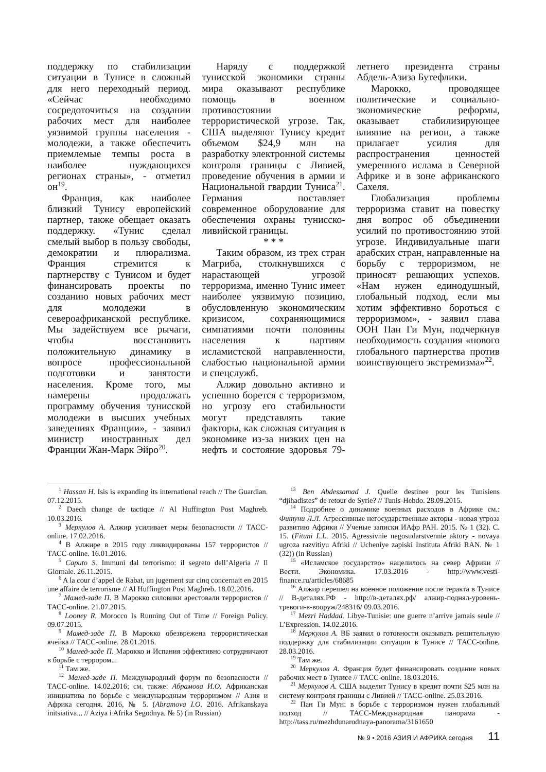поддержку по стабилизации ситуации в Тунисе в сложный для него переходный период. «Сейчас необходимо сосредоточиться на создании рабочих мест для наиболее уязвимой группы населения - молодежи, а также обеспечить приемлемые темпы роста в наиболее нуждающихся регионах страны», - отметил он<sup>19</sup>.
Франция, как наиболее близкий Тунису европейский партнер, также обещает оказать поддержку. «Тунис сделал смелый выбор в пользу свободы, демократии и плюрализма. Франция стремится к партнерству с Тунисом и будет финансировать проекты по созданию новых рабочих мест для молодежи в североафриканской республике. Мы задействуем все рычаги, чтобы восстановить положительную динамику в вопросе профессиональной подготовки и занятости населения. Кроме того, мы намерены продолжать программу обучения тунисской молодежи в высших учебных заведениях Франции», - заявил министр иностранных дел Франции Жан-Марк Эйро<sup>20</sup>.
Наряду с поддержкой тунисской экономики страны мира оказывают республике помощь в военном противостоянии террористической угрозе. Так, США выделяют Тунису кредит объемом $24,9 млн на разработку электронной системы контроля границы с Ливией, проведение обучения в армии и Национальной гвардии Туниса<sup>21</sup>. Германия поставляет современное оборудование для обеспечения охраны тунисско-ливийской границы.
* * *
Таким образом, из трех стран Магриба, столкнувшихся с нарастающей угрозой терроризма, именно Тунис имеет наиболее уязвимую позицию, обусловленную экономическим кризисом, сохраняющимися симпатиями почти половины населения к партиям исламистской направленности, слабостью национальной армии и спецслужб.
Алжир довольно активно и успешно борется с терроризмом, но угрозу его стабильности могут представлять такие факторы, как сложная ситуация в экономике из-за низких цен на нефть и состояние здоровья 79-летнего президента страны Абдель-Азиза Бутефлики.
Марокко, проводящее политические и социально-экономические реформы, оказывает стабилизирующее влияние на регион, а также прилагает усилия для распространения ценностей умеренного ислама в Северной Африке и в зоне африканского Сахеля.
Глобализация проблемы терроризма ставит на повестку дня вопрос об объединении усилий по противостоянию этой угрозе. Индивидуальные шаги арабских стран, направленные на борьбу с терроризмом, не приносят решающих успехов. «Нам нужен единодушный, глобальный подход, если мы хотим эффективно бороться с терроризмом», - заявил глава ООН Пан Ги Мун, подчеркнув необходимость создания «нового глобального партнерства против воинствующего экстремизма»<sup>22</sup>.
<sup>1</sup> Hassan H. Isis is expanding its international reach // The Guardian. 07.12.2015.
<sup>2</sup> Daech change de tactique // Al Huffington Post Maghreb. 10.03.2016.
<sup>3</sup> Меркулов А. Алжир усиливает меры безопасности // ТАСС-online. 17.02.2016.
<sup>4</sup> В Алжире в 2015 году ликвидированы 157 террористов // ТАСС-online. 16.01.2016.
<sup>5</sup> Caputo S. Immuni dal terrorismo: il segreto dell’Algeria // Il Giornale. 26.11.2015.
<sup>6</sup> A la cour d’appel de Rabat, un jugement sur cinq concernait en 2015 une affaire de terrorisme // Al Huffington Post Maghreb. 18.02.2016.
<sup>7</sup> Мамед-заде П. В Марокко силовики арестовали террористов // ТАСС-online. 21.07.2015.
<sup>8</sup> Looney R. Morocco Is Running Out of Time // Foreign Policy. 09.07.2015.
<sup>9</sup> Мамед-заде П. В Марокко обезврежена террористическая ячейка // ТАСС-online. 28.01.2016.
<sup>10</sup> Мамед-заде П. Марокко и Испания эффективно сотрудничают в борьбе с террором...
<sup>11</sup> Там же.
<sup>12</sup> Мамед-заде П. Международный форум по безопасности // ТАСС-online. 14.02.2016; см. также: Абрамова И.О. Африканская инициатива по борьбе с международным терроризмом // Азия и Африка сегодня. 2016, № 5. (Abramova I.O. 2016. Afrikanskaya initsiativa... // Aziya i Afrika Segodnya. № 5) (in Russian)
<sup>13</sup> Ben Abdessamad J. Quelle destinee pour les Tunisiens “djihadistes” de retour de Syrie? // Tunis-Hebdo. 28.09.2015.
<sup>14</sup> Подробнее о динамике военных расходов в Африке см.: Фитуни Л.Л. Агрессивные негосударственные акторы - новая угроза развитию Африки // Ученые записки ИАфр РАН. 2015. № 1 (32). С. 15. (Fituni L.L. 2015. Agressivnie negosudarstvennie aktory - novaya ugroza razvitiyu Afriki // Ucheniye zapiski Instituta Afriki RAN. № 1 (32)) (in Russian)
<sup>15</sup> «Исламское государство» нацелилось на север Африки // Вести. Экономика. 17.03.2016 - http://www.vesti-finance.ru/articles/68685
<sup>16</sup> Алжир перешел на военное положение после теракта в Тунисе // В-деталях.РФ - http://в-деталях.рф/ алжир-поднял-уровень-тревоги-в-вооруж/248316/ 09.03.2016.
<sup>17</sup> Mezri Haddad. Libye-Tunisie: une guerre n’arrive jamais seule // L’Expression. 14.02.2016.
<sup>18</sup> Меркулов А. ВБ заявил о готовности оказывать решительную поддержку для стабилизации ситуации в Тунисе // ТАСС-online. 28.03.2016.
<sup>19</sup> Там же.
<sup>20</sup> Меркулов А. Франция будет финансировать создание новых рабочих мест в Тунисе // ТАСС-online. 18.03.2016.
<sup>21</sup> Меркулов А. США выделит Тунису в кредит почти $25 млн на систему контроля границы с Ливией // ТАСС-online. 25.03.2016.
<sup>22</sup> Пан Ги Мун: в борьбе с терроризмом нужен глобальный подход // ТАСС-Международная панорама - http://tass.ru/mezhdunarodnaya-panorama/3161650
№ 9 • 2016 АЗИЯ И АФРИКА сегодня 11